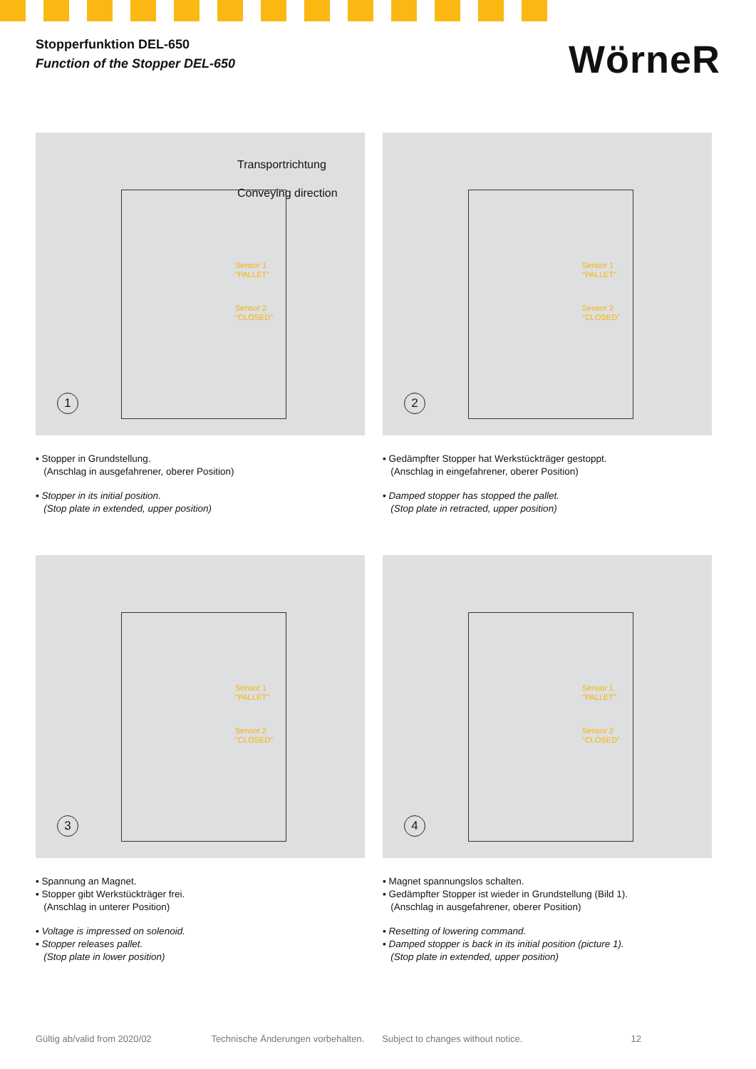Stopperfunktion DEL-650
Function of the Stopper DEL-650
WörneR
Transportrichtung
Conveying direction
Sensor 1
"PALLET"
Sensor 2
"CLOSED"
1
▪ Stopper in Grundstellung.
(Anschlag in ausgefahrener, oberer Position)
▪ Stopper in its initial position.
(Stop plate in extended, upper position)
Sensor 1
"PALLET"
Sensor 2
"CLOSED"
2
▪ Gedämpfter Stopper hat Werkstückträger gestoppt.
(Anschlag in eingefahrener, oberer Position)
▪ Damped stopper has stopped the pallet.
(Stop plate in retracted, upper position)
Sensor 1
"PALLET"
Sensor 2
"CLOSED"
3
▪ Spannung an Magnet.
▪ Stopper gibt Werkstückträger frei.
(Anschlag in unterer Position)
▪ Voltage is impressed on solenoid.
▪ Stopper releases pallet.
(Stop plate in lower position)
Sensor 1
"PALLET"
Sensor 2
"CLOSED"
4
▪ Magnet spannungslos schalten.
▪ Gedämpfter Stopper ist wieder in Grundstellung (Bild 1).
(Anschlag in ausgefahrener, oberer Position)
▪ Resetting of lowering command.
▪ Damped stopper is back in its initial position (picture 1).
(Stop plate in extended, upper position)
Gültig ab/valid from 2020/02 Technische Änderungen vorbehalten. Subject to changes without notice. 12